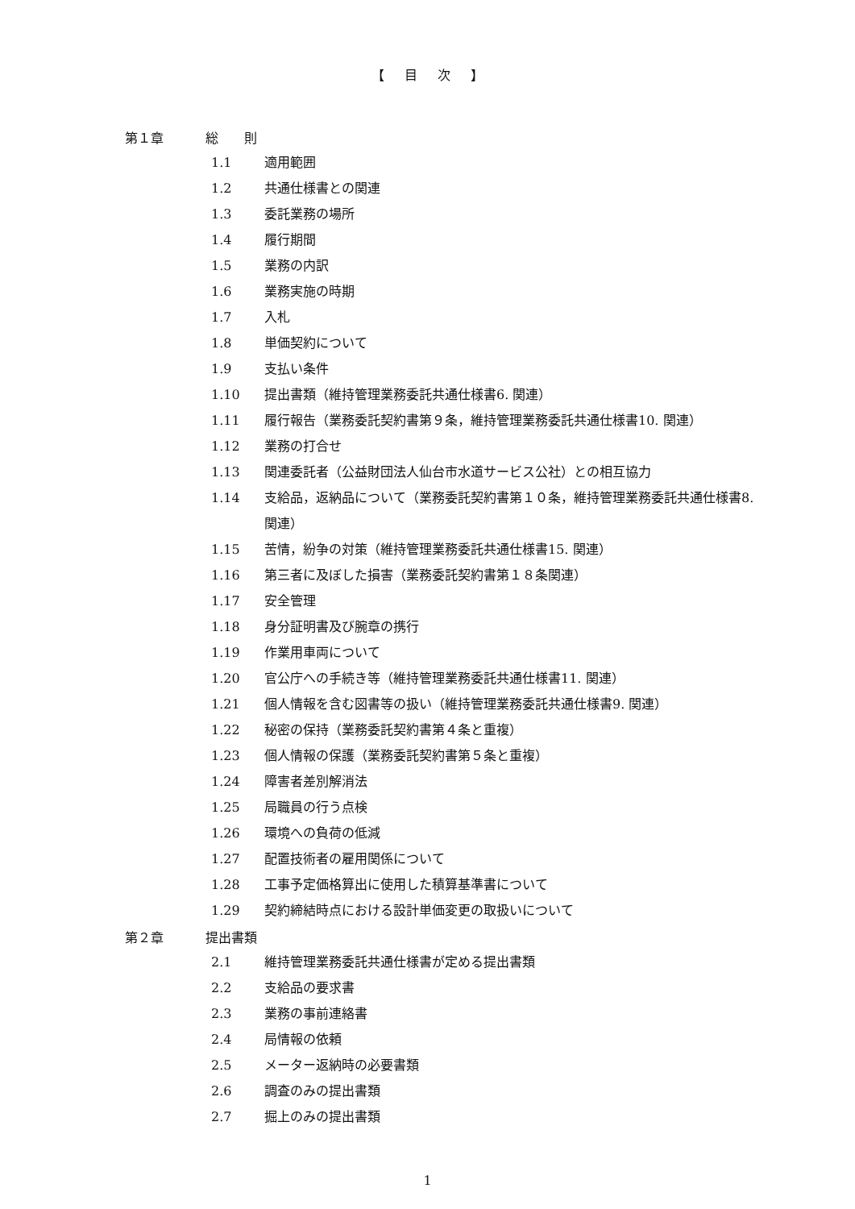【 目 次 】
第１章 総　　則
1.1 適用範囲
1.2 共通仕様書との関連
1.3 委託業務の場所
1.4 履行期間
1.5 業務の内訳
1.6 業務実施の時期
1.7 入札
1.8 単価契約について
1.9 支払い条件
1.10 提出書類（維持管理業務委託共通仕様書6. 関連）
1.11 履行報告（業務委託契約書第９条，維持管理業務委託共通仕様書10. 関連）
1.12 業務の打合せ
1.13 関連委託者（公益財団法人仙台市水道サービス公社）との相互協力
1.14 支給品，返納品について（業務委託契約書第１０条，維持管理業務委託共通仕様書8. 関連）
1.15 苦情，紛争の対策（維持管理業務委託共通仕様書15. 関連）
1.16 第三者に及ぼした損害（業務委託契約書第１８条関連）
1.17 安全管理
1.18 身分証明書及び腕章の携行
1.19 作業用車両について
1.20 官公庁への手続き等（維持管理業務委託共通仕様書11. 関連）
1.21 個人情報を含む図書等の扱い（維持管理業務委託共通仕様書9. 関連）
1.22 秘密の保持（業務委託契約書第４条と重複）
1.23 個人情報の保護（業務委託契約書第５条と重複）
1.24 障害者差別解消法
1.25 局職員の行う点検
1.26 環境への負荷の低減
1.27 配置技術者の雇用関係について
1.28 工事予定価格算出に使用した積算基準書について
1.29 契約締結時点における設計単価変更の取扱いについて
第２章 提出書類
2.1 維持管理業務委託共通仕様書が定める提出書類
2.2 支給品の要求書
2.3 業務の事前連絡書
2.4 局情報の依頼
2.5 メーター返納時の必要書類
2.6 調査のみの提出書類
2.7 掘上のみの提出書類
1